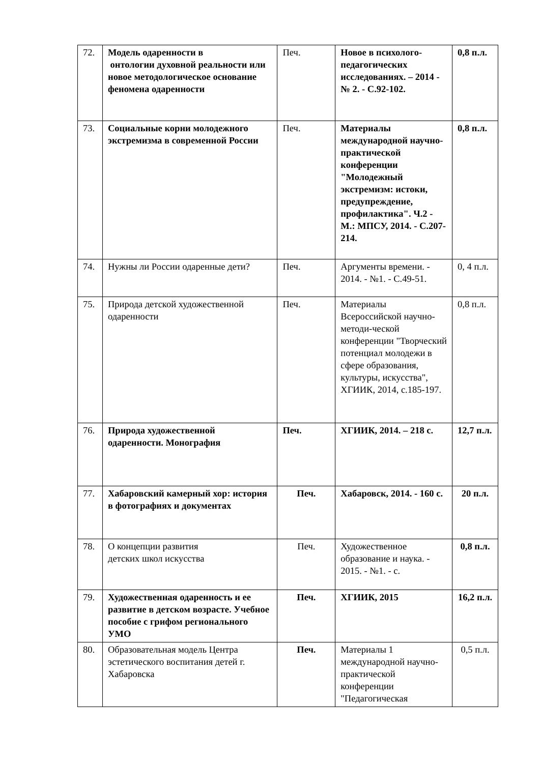| 72. | Модель одаренности в онтологии духовной реальности или новое методологическое основание феномена одаренности | Печ. | Новое в психолого-педагогических исследованиях. – 2014 - № 2. - С.92-102. | 0,8 п.л. |
| 73. | Социальные корни молодежного экстремизма в современной России | Печ. | Материалы международной научно-практической конференции "Молодежный экстремизм: истоки, предупреждение, профилактика". Ч.2 - М.: МПСУ, 2014. - С.207-214. | 0,8 п.л. |
| 74. | Нужны ли России одаренные дети? | Печ. | Аргументы времени. - 2014. - №1. - С.49-51. | 0, 4 п.л. |
| 75. | Природа детской художественной одаренности | Печ. | Материалы Всероссийской научно-методи-ческой конференции "Творческий потенциал молодежи в сфере образования, культуры, искусства", ХГИИК, 2014, с.185-197. | 0,8 п.л. |
| 76. | Природа художественной одаренности. Монография | Печ. | ХГИИК, 2014. – 218 с. | 12,7 п.л. |
| 77. | Хабаровский камерный хор: история в фотографиях и документах | Печ. | Хабаровск, 2014. - 160 с. | 20 п.л. |
| 78. | О концепции развития детских школ искусства | Печ. | Художественное образование и наука. - 2015. - №1. - с. | 0,8 п.л. |
| 79. | Художественная одаренность и ее развитие в детском возрасте. Учебное пособие с грифом регионального УМО | Печ. | ХГИИК, 2015 | 16,2 п.л. |
| 80. | Образовательная модель Центра эстетического воспитания детей г. Хабаровска | Печ. | Материалы 1 международной научно-практической конференции "Педагогическая | 0,5 п.л. |